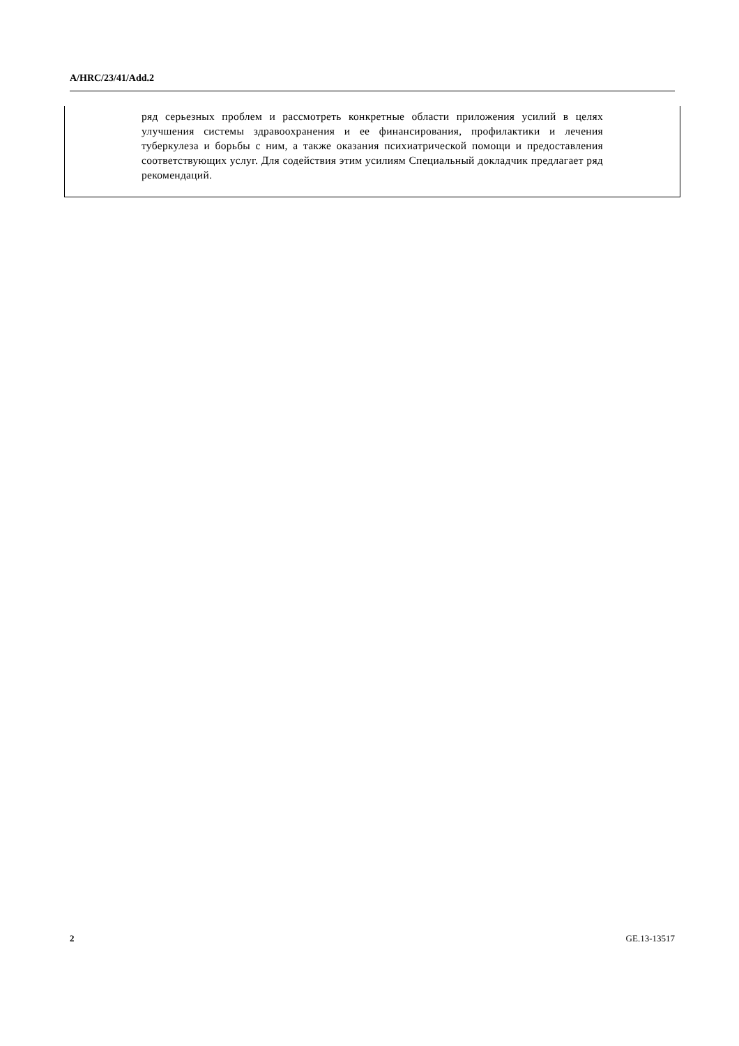A/HRC/23/41/Add.2
ряд серьезных проблем и рассмотреть конкретные области приложения усилий в целях улучшения системы здравоохранения и ее финансирования, профилактики и лечения туберкулеза и борьбы с ним, а также оказания психиатрической помощи и предоставления соответствующих услуг. Для содействия этим усилиям Специальный докладчик предлагает ряд рекомендаций.
2 GE.13-13517